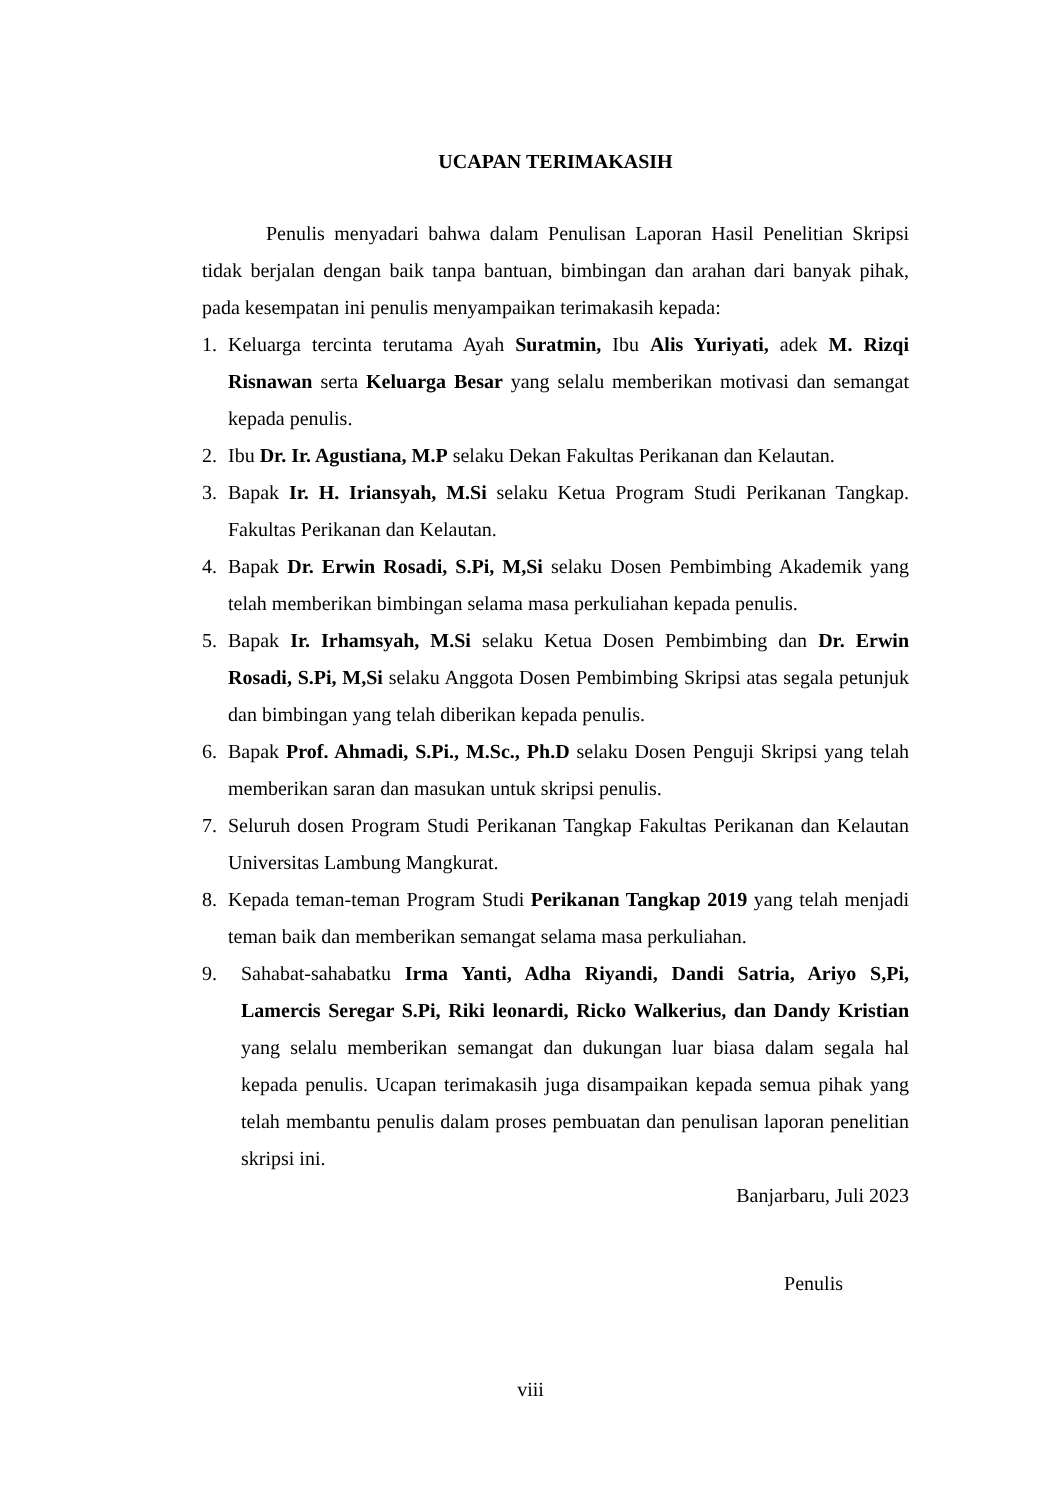UCAPAN TERIMAKASIH
Penulis menyadari bahwa dalam Penulisan Laporan Hasil Penelitian Skripsi tidak berjalan dengan baik tanpa bantuan, bimbingan dan arahan dari banyak pihak, pada kesempatan ini penulis menyampaikan terimakasih kepada:
1. Keluarga tercinta terutama Ayah Suratmin, Ibu Alis Yuriyati, adek M. Rizqi Risnawan serta Keluarga Besar yang selalu memberikan motivasi dan semangat kepada penulis.
2. Ibu Dr. Ir. Agustiana, M.P selaku Dekan Fakultas Perikanan dan Kelautan.
3. Bapak Ir. H. Iriansyah, M.Si selaku Ketua Program Studi Perikanan Tangkap. Fakultas Perikanan dan Kelautan.
4. Bapak Dr. Erwin Rosadi, S.Pi, M,Si selaku Dosen Pembimbing Akademik yang telah memberikan bimbingan selama masa perkuliahan kepada penulis.
5. Bapak Ir. Irhamsyah, M.Si selaku Ketua Dosen Pembimbing dan Dr. Erwin Rosadi, S.Pi, M,Si selaku Anggota Dosen Pembimbing Skripsi atas segala petunjuk dan bimbingan yang telah diberikan kepada penulis.
6. Bapak Prof. Ahmadi, S.Pi., M.Sc., Ph.D selaku Dosen Penguji Skripsi yang telah memberikan saran dan masukan untuk skripsi penulis.
7. Seluruh dosen Program Studi Perikanan Tangkap Fakultas Perikanan dan Kelautan Universitas Lambung Mangkurat.
8. Kepada teman-teman Program Studi Perikanan Tangkap 2019 yang telah menjadi teman baik dan memberikan semangat selama masa perkuliahan.
9. Sahabat-sahabatku Irma Yanti, Adha Riyandi, Dandi Satria, Ariyo S,Pi, Lamercis Seregar S.Pi, Riki leonardi, Ricko Walkerius, dan Dandy Kristian yang selalu memberikan semangat dan dukungan luar biasa dalam segala hal kepada penulis. Ucapan terimakasih juga disampaikan kepada semua pihak yang telah membantu penulis dalam proses pembuatan dan penulisan laporan penelitian skripsi ini.
Banjarbaru, Juli 2023
Penulis
viii